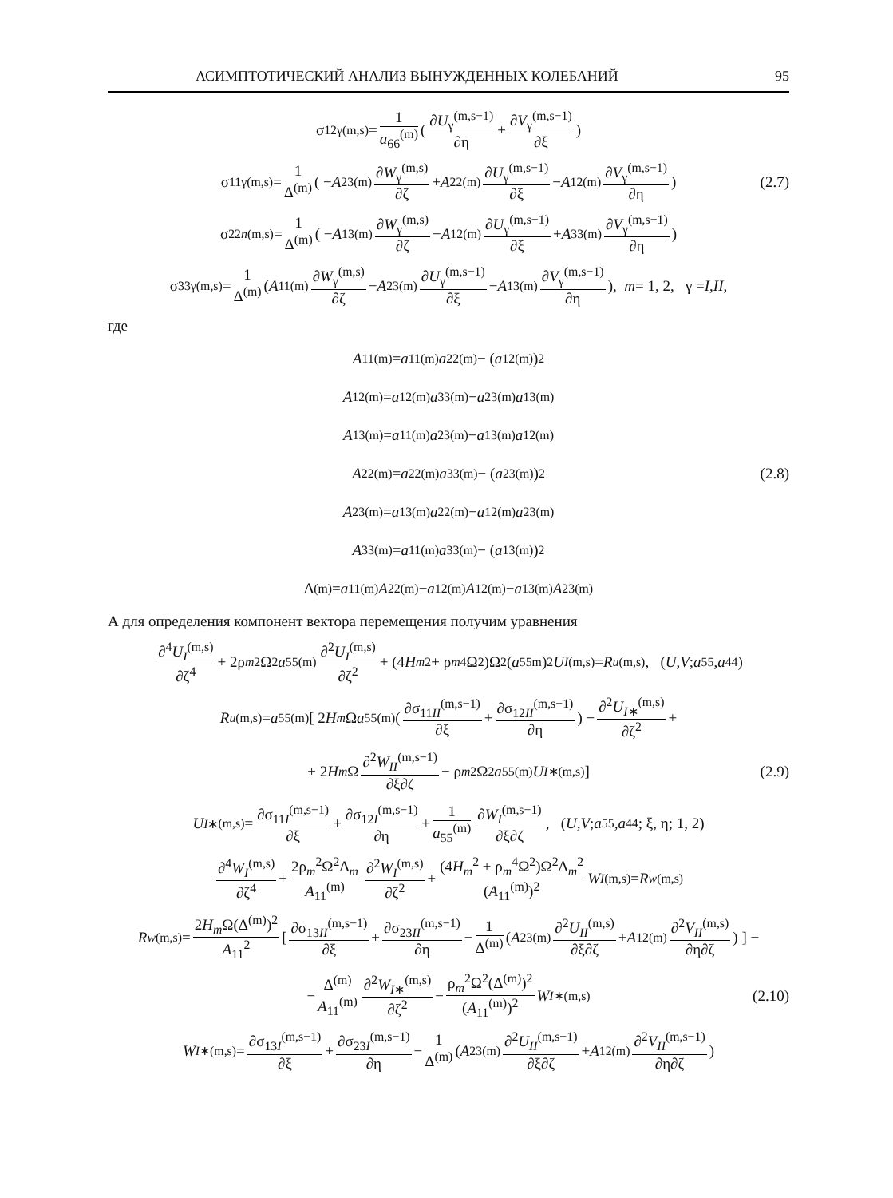АСИМПТОТИЧЕСКИЙ АНАЛИЗ ВЫНУЖДЕННЫХ КОЛЕБАНИЙ 95
σ<sub>12γ</sub><sup>(m,s)</sup> = 1 a<sub>66</sub><sup>(m)</sup> ( ∂U<sub>γ</sub><sup>(m,s−1)</sup> ∂η + ∂V<sub>γ</sub><sup>(m,s−1)</sup> ∂ξ )
σ<sub>11γ</sub><sup>(m,s)</sup> = 1 Δ<sup>(m)</sup> ( − A<sub>23</sub><sup>(m)</sup> ∂W<sub>γ</sub><sup>(m,s)</sup> ∂ζ + A<sub>22</sub><sup>(m)</sup> ∂U<sub>γ</sub><sup>(m,s−1)</sup> ∂ξ − A<sub>12</sub><sup>(m)</sup> ∂V<sub>γ</sub><sup>(m,s−1)</sup> ∂η ) (2.7)
σ<sub>22n</sub><sup>(m,s)</sup> = 1 Δ<sup>(m)</sup> ( − A<sub>13</sub><sup>(m)</sup> ∂W<sub>γ</sub><sup>(m,s)</sup> ∂ζ − A<sub>12</sub><sup>(m)</sup> ∂U<sub>γ</sub><sup>(m,s−1)</sup> ∂ξ + A<sub>33</sub><sup>(m)</sup> ∂V<sub>γ</sub><sup>(m,s−1)</sup> ∂η )
σ<sub>33γ</sub><sup>(m,s)</sup> = 1 Δ<sup>(m)</sup> ( A<sub>11</sub><sup>(m)</sup> ∂W<sub>γ</sub><sup>(m,s)</sup> ∂ζ − A<sub>23</sub><sup>(m)</sup> ∂U<sub>γ</sub><sup>(m,s−1)</sup> ∂ξ − A<sub>13</sub><sup>(m)</sup> ∂V<sub>γ</sub><sup>(m,s−1)</sup> ∂η ), m = 1, 2, γ = I, II,
где
A<sub>11</sub><sup>(m)</sup> = a<sub>11</sub><sup>(m)</sup> a<sub>22</sub><sup>(m)</sup> − (a<sub>12</sub><sup>(m)</sup>)<sup>2</sup>
A<sub>12</sub><sup>(m)</sup> = a<sub>12</sub><sup>(m)</sup> a<sub>33</sub><sup>(m)</sup> − a<sub>23</sub><sup>(m)</sup> a<sub>13</sub><sup>(m)</sup>
A<sub>13</sub><sup>(m)</sup> = a<sub>11</sub><sup>(m)</sup> a<sub>23</sub><sup>(m)</sup> − a<sub>13</sub><sup>(m)</sup> a<sub>12</sub><sup>(m)</sup>
A<sub>22</sub><sup>(m)</sup> = a<sub>22</sub><sup>(m)</sup> a<sub>33</sub><sup>(m)</sup> − (a<sub>23</sub><sup>(m)</sup>)<sup>2</sup> (2.8)
A<sub>23</sub><sup>(m)</sup> = a<sub>13</sub><sup>(m)</sup> a<sub>22</sub><sup>(m)</sup> − a<sub>12</sub><sup>(m)</sup> a<sub>23</sub><sup>(m)</sup>
A<sub>33</sub><sup>(m)</sup> = a<sub>11</sub><sup>(m)</sup> a<sub>33</sub><sup>(m)</sup> − (a<sub>13</sub><sup>(m)</sup>)<sup>2</sup>
Δ<sup>(m)</sup> = a<sub>11</sub><sup>(m)</sup> A<sub>22</sub><sup>(m)</sup> − a<sub>12</sub><sup>(m)</sup> A<sub>12</sub><sup>(m)</sup> − a<sub>13</sub><sup>(m)</sup> A<sub>23</sub><sup>(m)</sup>
А для определения компонент вектора перемещения получим уравнения
∂<sup>4</sup>U<sub>I</sub><sup>(m,s)</sup> ∂ζ<sup>4</sup> + 2ρ<sub>m</sub><sup>2</sup>Ω<sup>2</sup> a<sub>55</sub><sup>(m)</sup> ∂<sup>2</sup>U<sub>I</sub><sup>(m,s)</sup> ∂ζ<sup>2</sup> + (4 H<sub>m</sub><sup>2</sup> + ρ<sub>m</sub><sup>4</sup>Ω<sup>2</sup>)Ω<sup>2</sup>(a<sub>55</sub><sup>m</sup>)<sup>2</sup> U<sub>I</sub><sup>(m,s)</sup> = R<sub>u</sub><sup>(m,s)</sup>, (U, V; a<sub>55</sub>, a<sub>44</sub>)
R<sub>u</sub><sup>(m,s)</sup> = a<sub>55</sub><sup>(m)</sup>[ 2 H<sub>m</sub> Ω a<sub>55</sub><sup>(m)</sup>( ∂σ<sub>11II</sub><sup>(m,s−1)</sup> ∂ξ + ∂σ<sub>12II</sub><sup>(m,s−1)</sup> ∂η ) − ∂<sup>2</sup>U<sub>I∗</sub><sup>(m,s)</sup> ∂ζ<sup>2</sup> +
+ 2 H<sub>m</sub> Ω ∂<sup>2</sup>W<sub>II</sub><sup>(m,s−1)</sup> ∂ξ∂ζ − ρ<sub>m</sub><sup>2</sup>Ω<sup>2</sup> a<sub>55</sub><sup>(m)</sup> U<sub>I∗</sub><sup>(m,s)</sup> ] (2.9)
U<sub>I∗</sub><sup>(m,s)</sup> = ∂σ<sub>11I</sub><sup>(m,s−1)</sup> ∂ξ + ∂σ<sub>12I</sub><sup>(m,s−1)</sup> ∂η + 1 a<sub>55</sub><sup>(m)</sup> ∂W<sub>I</sub><sup>(m,s−1)</sup> ∂ξ∂ζ, (U, V; a<sub>55</sub>, a<sub>44</sub>; ξ, η; 1, 2)
∂<sup>4</sup>W<sub>I</sub><sup>(m,s)</sup> ∂ζ<sup>4</sup> + 2ρ<sub>m</sub><sup>2</sup>Ω<sup>2</sup>Δ<sub>m</sub> A<sub>11</sub><sup>(m)</sup> ∂<sup>2</sup>W<sub>I</sub><sup>(m,s)</sup> ∂ζ<sup>2</sup> + (4H<sub>m</sub><sup>2</sup> + ρ<sub>m</sub><sup>4</sup>Ω<sup>2</sup>)Ω<sup>2</sup>Δ<sub>m</sub><sup>2</sup> (A<sub>11</sub><sup>(m)</sup>)<sup>2</sup> W<sub>I</sub><sup>(m,s)</sup> = R<sub>w</sub><sup>(m,s)</sup>
R<sub>w</sub><sup>(m,s)</sup> = 2H<sub>m</sub>Ω(Δ<sup>(m)</sup>)<sup>2</sup> A<sub>11</sub><sup>2</sup> [ ∂σ<sub>13II</sub><sup>(m,s−1)</sup> ∂ξ + ∂σ<sub>23II</sub><sup>(m,s−1)</sup> ∂η − 1 Δ<sup>(m)</sup> ( A<sub>23</sub><sup>(m)</sup> ∂<sup>2</sup>U<sub>II</sub><sup>(m,s)</sup> ∂ξ∂ζ + A<sub>12</sub><sup>(m)</sup> ∂<sup>2</sup>V<sub>II</sub><sup>(m,s)</sup> ∂η∂ζ ) ] −
− Δ<sup>(m)</sup> A<sub>11</sub><sup>(m)</sup> ∂<sup>2</sup>W<sub>I∗</sub><sup>(m,s)</sup> ∂ζ<sup>2</sup> − ρ<sub>m</sub><sup>2</sup>Ω<sup>2</sup>(Δ<sup>(m)</sup>)<sup>2</sup> (A<sub>11</sub><sup>(m)</sup>)<sup>2</sup> W<sub>I∗</sub><sup>(m,s)</sup> (2.10)
W<sub>I∗</sub><sup>(m,s)</sup> = ∂σ<sub>13I</sub><sup>(m,s−1)</sup> ∂ξ + ∂σ<sub>23I</sub><sup>(m,s−1)</sup> ∂η − 1 Δ<sup>(m)</sup> ( A<sub>23</sub><sup>(m)</sup> ∂<sup>2</sup>U<sub>II</sub><sup>(m,s−1)</sup> ∂ξ∂ζ + A<sub>12</sub><sup>(m)</sup> ∂<sup>2</sup>V<sub>II</sub><sup>(m,s−1)</sup> ∂η∂ζ )